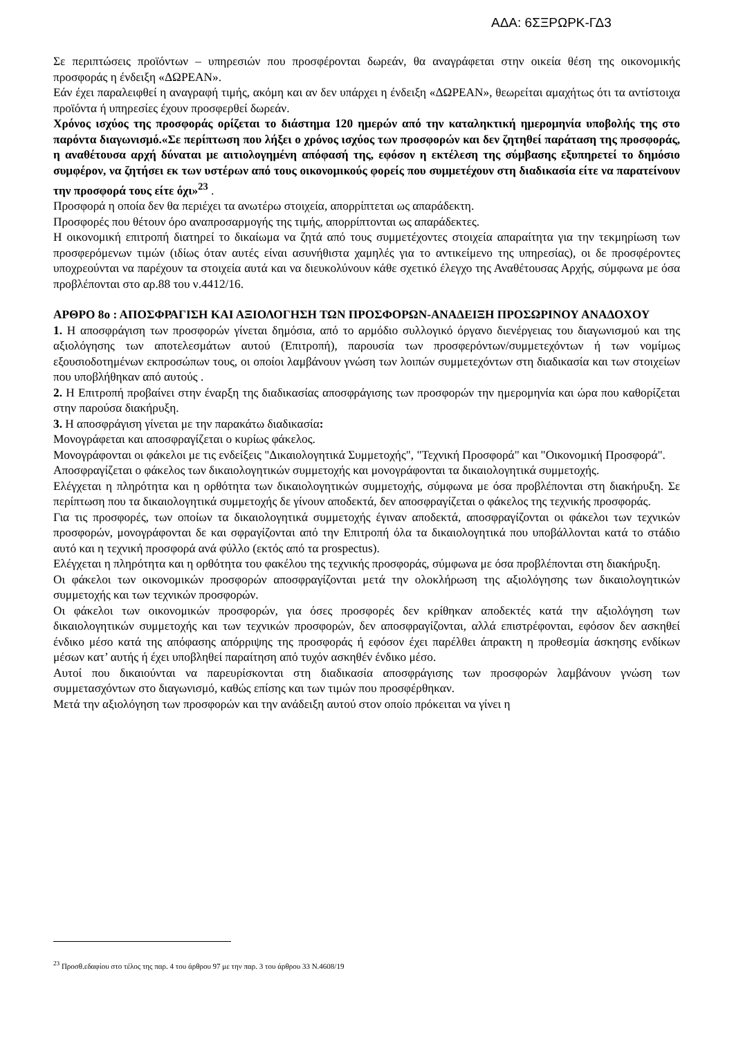ΑΔΑ: 6ΣΞΡΩΡΚ-ΓΔ3
Σε περιπτώσεις προϊόντων – υπηρεσιών που προσφέρονται δωρεάν, θα αναγράφεται στην οικεία θέση της οικονομικής προσφοράς η ένδειξη «ΔΩΡΕΑΝ».
Εάν έχει παραλειφθεί η αναγραφή τιμής, ακόμη και αν δεν υπάρχει η ένδειξη «ΔΩΡΕΑΝ», θεωρείται αμαχήτως ότι τα αντίστοιχα προϊόντα ή υπηρεσίες έχουν προσφερθεί δωρεάν.
Χρόνος ισχύος της προσφοράς ορίζεται το διάστημα 120 ημερών από την καταληκτική ημερομηνία υποβολής της στο παρόντα διαγωνισμό.«Σε περίπτωση που λήξει ο χρόνος ισχύος των προσφορών και δεν ζητηθεί παράταση της προσφοράς, η αναθέτουσα αρχή δύναται με αιτιολογημένη απόφασή της, εφόσον η εκτέλεση της σύμβασης εξυπηρετεί το δημόσιο συμφέρον, να ζητήσει εκ των υστέρων από τους οικονομικούς φορείς που συμμετέχουν στη διαδικασία είτε να παρατείνουν την προσφορά τους είτε όχι»<sup>23</sup> .
Προσφορά η οποία δεν θα περιέχει τα ανωτέρω στοιχεία, απορρίπτεται ως απαράδεκτη.
Προσφορές που θέτουν όρο αναπροσαρμογής της τιμής, απορρίπτονται ως απαράδεκτες.
Η οικονομική επιτροπή διατηρεί το δικαίωμα να ζητά από τους συμμετέχοντες στοιχεία απαραίτητα για την τεκμηρίωση των προσφερόμενων τιμών (ιδίως όταν αυτές είναι ασυνήθιστα χαμηλές για το αντικείμενο της υπηρεσίας), οι δε προσφέροντες υποχρεούνται να παρέχουν τα στοιχεία αυτά και να διευκολύνουν κάθε σχετικό έλεγχο της Αναθέτουσας Αρχής, σύμφωνα με όσα προβλέπονται στο αρ.88 του ν.4412/16.
ΑΡΘΡΟ 8ο : ΑΠΟΣΦΡΑΓΙΣΗ ΚΑΙ ΑΞΙΟΛΟΓΗΣΗ ΤΩΝ ΠΡΟΣΦΟΡΩΝ-ΑΝΑΔΕΙΞΗ ΠΡΟΣΩΡΙΝΟΥ ΑΝΑΔΟΧΟΥ
1. Η αποσφράγιση των προσφορών γίνεται δημόσια, από το αρμόδιο συλλογικό όργανο διενέργειας του διαγωνισμού και της αξιολόγησης των αποτελεσμάτων αυτού (Επιτροπή), παρουσία των προσφερόντων/συμμετεχόντων ή των νομίμως εξουσιοδοτημένων εκπροσώπων τους, οι οποίοι λαμβάνουν γνώση των λοιπών συμμετεχόντων στη διαδικασία και των στοιχείων που υποβλήθηκαν από αυτούς .
2. Η Επιτροπή προβαίνει στην έναρξη της διαδικασίας αποσφράγισης των προσφορών την ημερομηνία και ώρα που καθορίζεται στην παρούσα διακήρυξη.
3. Η αποσφράγιση γίνεται με την παρακάτω διαδικασία:
Μονογράφεται και αποσφραγίζεται ο κυρίως φάκελος.
Μονογράφονται οι φάκελοι με τις ενδείξεις "Δικαιολογητικά Συμμετοχής", "Τεχνική Προσφορά" και "Οικονομική Προσφορά".
Αποσφραγίζεται ο φάκελος των δικαιολογητικών συμμετοχής και μονογράφονται τα δικαιολογητικά συμμετοχής.
Ελέγχεται η πληρότητα και η ορθότητα των δικαιολογητικών συμμετοχής, σύμφωνα με όσα προβλέπονται στη διακήρυξη. Σε περίπτωση που τα δικαιολογητικά συμμετοχής δε γίνουν αποδεκτά, δεν αποσφραγίζεται ο φάκελος της τεχνικής προσφοράς.
Για τις προσφορές, των οποίων τα δικαιολογητικά συμμετοχής έγιναν αποδεκτά, αποσφραγίζονται οι φάκελοι των τεχνικών προσφορών, μονογράφονται δε και σφραγίζονται από την Επιτροπή όλα τα δικαιολογητικά που υποβάλλονται κατά το στάδιο αυτό και η τεχνική προσφορά ανά φύλλο (εκτός από τα prospectus).
Ελέγχεται η πληρότητα και η ορθότητα του φακέλου της τεχνικής προσφοράς, σύμφωνα με όσα προβλέπονται στη διακήρυξη.
Οι φάκελοι των οικονομικών προσφορών αποσφραγίζονται μετά την ολοκλήρωση της αξιολόγησης των δικαιολογητικών συμμετοχής και των τεχνικών προσφορών.
Οι φάκελοι των οικονομικών προσφορών, για όσες προσφορές δεν κρίθηκαν αποδεκτές κατά την αξιολόγηση των δικαιολογητικών συμμετοχής και των τεχνικών προσφορών, δεν αποσφραγίζονται, αλλά επιστρέφονται, εφόσον δεν ασκηθεί ένδικο μέσο κατά της απόφασης απόρριψης της προσφοράς ή εφόσον έχει παρέλθει άπρακτη η προθεσμία άσκησης ενδίκων μέσων κατ’ αυτής ή έχει υποβληθεί παραίτηση από τυχόν ασκηθέν ένδικο μέσο.
Αυτοί που δικαιούνται να παρευρίσκονται στη διαδικασία αποσφράγισης των προσφορών λαμβάνουν γνώση των συμμετασχόντων στο διαγωνισμό, καθώς επίσης και των τιμών που προσφέρθηκαν.
Μετά την αξιολόγηση των προσφορών και την ανάδειξη αυτού στον οποίο πρόκειται να γίνει η
<sup>23</sup> Προσθ.εδαφίου στο τέλος της παρ. 4 του άρθρου 97 με την παρ. 3 του άρθρου 33 Ν.4608/19